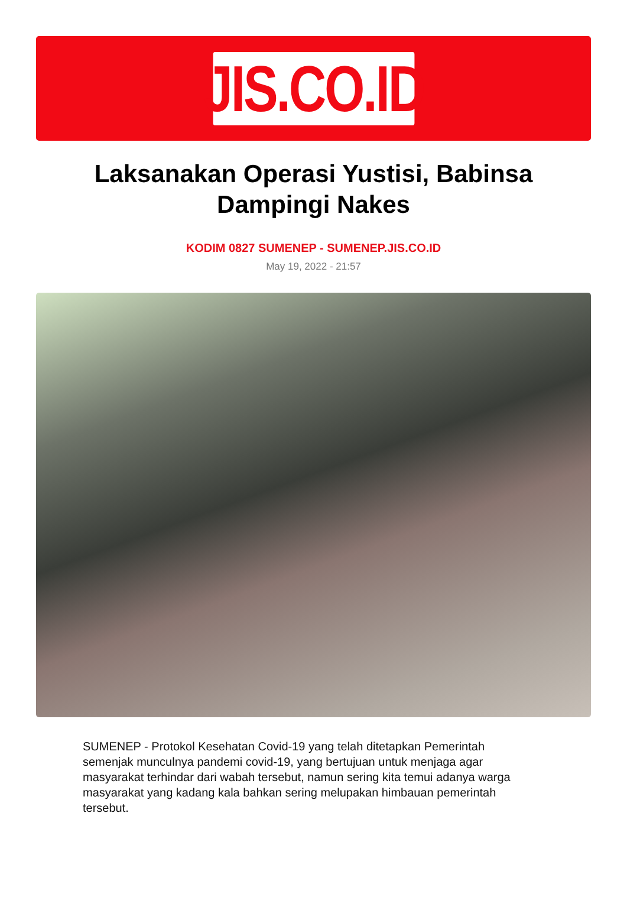JIS.CO.ID
Laksanakan Operasi Yustisi, Babinsa Dampingi Nakes
KODIM 0827 SUMENEP - SUMENEP.JIS.CO.ID
May 19, 2022 - 21:57
SUMENEP - Protokol Kesehatan Covid-19 yang telah ditetapkan Pemerintah semenjak munculnya pandemi covid-19, yang bertujuan untuk menjaga agar masyarakat terhindar dari wabah tersebut, namun sering kita temui adanya warga masyarakat yang kadang kala bahkan sering melupakan himbauan pemerintah tersebut.